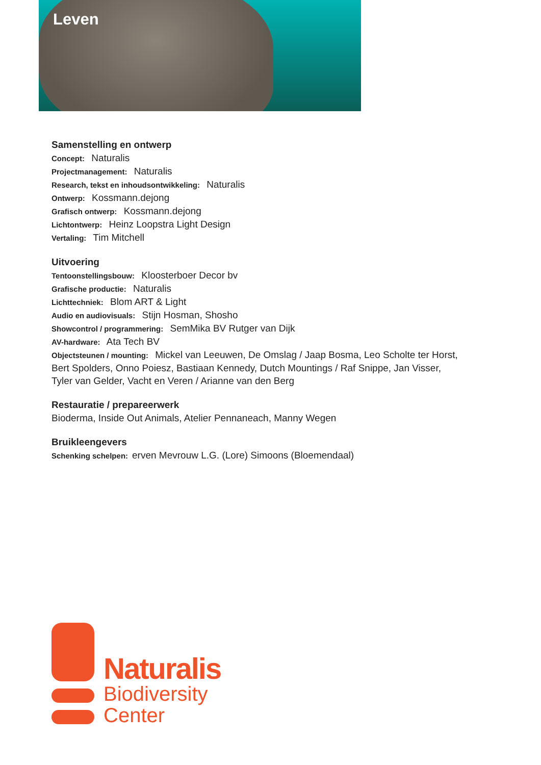Leven
Samenstelling en ontwerp
Concept: Naturalis
Projectmanagement: Naturalis
Research, tekst en inhoudsontwikkeling: Naturalis
Ontwerp: Kossmann.dejong
Grafisch ontwerp: Kossmann.dejong
Lichtontwerp: Heinz Loopstra Light Design
Vertaling: Tim Mitchell
Uitvoering
Tentoonstellingsbouw: Kloosterboer Decor bv
Grafische productie: Naturalis
Lichttechniek: Blom ART & Light
Audio en audiovisuals: Stijn Hosman, Shosho
Showcontrol / programmering: SemMika BV Rutger van Dijk
AV-hardware: Ata Tech BV
Objectsteunen / mounting: Mickel van Leeuwen, De Omslag / Jaap Bosma, Leo Scholte ter Horst,
Bert Spolders, Onno Poiesz, Bastiaan Kennedy, Dutch Mountings / Raf Snippe, Jan Visser,
Tyler van Gelder, Vacht en Veren / Arianne van den Berg
Restauratie / prepareerwerk
Bioderma, Inside Out Animals, Atelier Pennaneach, Manny Wegen
Bruikleengevers
Schenking schelpen: erven Mevrouw L.G. (Lore) Simoons (Bloemendaal)
Naturalis
Biodiversity
Center